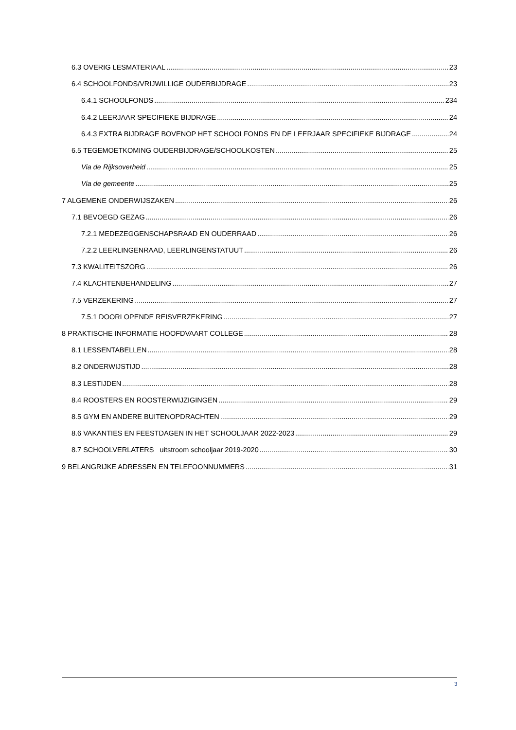6.3 OVERIG LESMATERIAAL 23
6.4 SCHOOLFONDS/VRIJWILLIGE OUDERBIJDRAGE 23
6.4.1 SCHOOLFONDS 234
6.4.2 LEERJAAR SPECIFIEKE BIJDRAGE 24
6.4.3 EXTRA BIJDRAGE BOVENOP HET SCHOOLFONDS EN DE LEERJAAR SPECIFIEKE BIJDRAGE 24
6.5 TEGEMOETKOMING OUDERBIJDRAGE/SCHOOLKOSTEN 25
Via de Rijksoverheid 25
Via de gemeente 25
7 ALGEMENE ONDERWIJSZAKEN 26
7.1 BEVOEGD GEZAG 26
7.2.1 MEDEZEGGENSCHAPSRAAD EN OUDERRAAD 26
7.2.2 LEERLINGENRAAD, LEERLINGENSTATUUT 26
7.3 KWALITEITSZORG 26
7.4 KLACHTENBEHANDELING 27
7.5 VERZEKERING 27
7.5.1 DOORLOPENDE REISVERZEKERING 27
8 PRAKTISCHE INFORMATIE HOOFDVAART COLLEGE 28
8.1 LESSENTABELLEN 28
8.2 ONDERWIJSTIJD 28
8.3 LESTIJDEN 28
8.4 ROOSTERS EN ROOSTERWIJZIGINGEN 29
8.5 GYM EN ANDERE BUITENOPDRACHTEN 29
8.6 VAKANTIES EN FEESTDAGEN IN HET SCHOOLJAAR 2022-2023 29
8.7 SCHOOLVERLATERS uitstroom schooljaar 2019-2020 30
9 BELANGRIJKE ADRESSEN EN TELEFOONNUMMERS 31
3